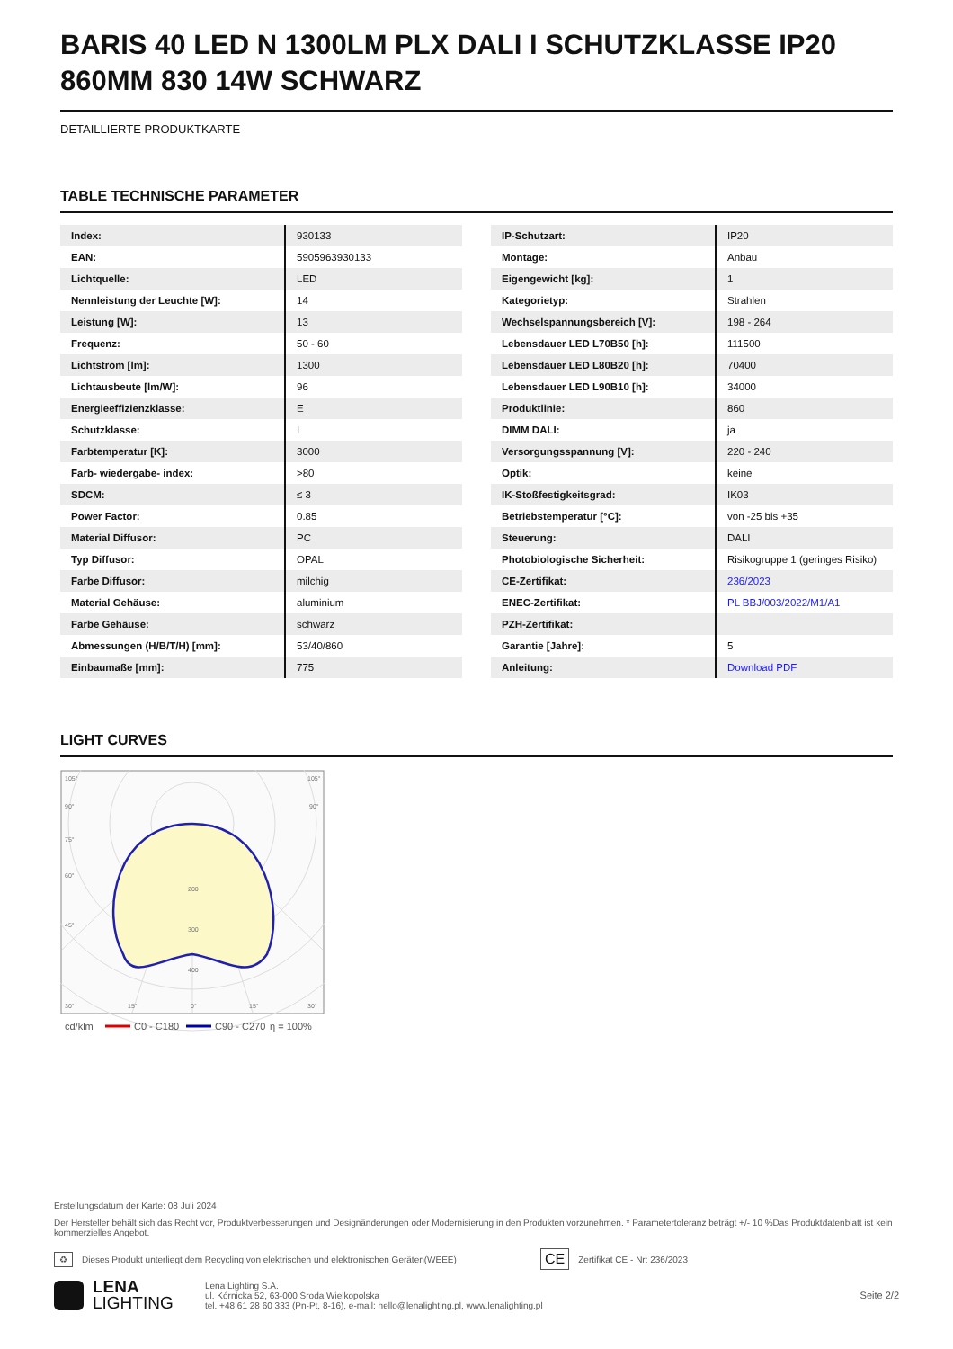BARIS 40 LED N 1300LM PLX DALI I SCHUTZKLASSE IP20 860MM 830 14W SCHWARZ
DETAILLIERTE PRODUKTKARTE
TABLE TECHNISCHE PARAMETER
| Index: | 930133 |
| EAN: | 5905963930133 |
| Lichtquelle: | LED |
| Nennleistung der Leuchte [W]: | 14 |
| Leistung [W]: | 13 |
| Frequenz: | 50 - 60 |
| Lichtstrom [lm]: | 1300 |
| Lichtausbeute [lm/W]: | 96 |
| Energieeffizienzklasse: | E |
| Schutzklasse: | I |
| Farbtemperatur [K]: | 3000 |
| Farb- wiedergabe- index: | >80 |
| SDCM: | ≤ 3 |
| Power Factor: | 0.85 |
| Material Diffusor: | PC |
| Typ Diffusor: | OPAL |
| Farbe Diffusor: | milchig |
| Material Gehäuse: | aluminium |
| Farbe Gehäuse: | schwarz |
| Abmessungen (H/B/T/H) [mm]: | 53/40/860 |
| Einbaumaße [mm]: | 775 |
| IP-Schutzart: | IP20 |
| Montage: | Anbau |
| Eigengewicht [kg]: | 1 |
| Kategorietyp: | Strahlen |
| Wechselspannungsbereich [V]: | 198 - 264 |
| Lebensdauer LED L70B50 [h]: | 111500 |
| Lebensdauer LED L80B20 [h]: | 70400 |
| Lebensdauer LED L90B10 [h]: | 34000 |
| Produktlinie: | 860 |
| DIMM DALI: | ja |
| Versorgungsspannung [V]: | 220 - 240 |
| Optik: | keine |
| IK-Stoßfestigkeitsgrad: | IK03 |
| Betriebstemperatur [°C]: | von -25 bis +35 |
| Steuerung: | DALI |
| Photobiologische Sicherheit: | Risikogruppe 1 (geringes Risiko) |
| CE-Zertifikat: | 236/2023 |
| ENEC-Zertifikat: | PL BBJ/003/2022/M1/A1 |
| PZH-Zertifikat: | |
| Garantie [Jahre]: | 5 |
| Anleitung: | Download PDF |
LIGHT CURVES
105°
105°
90°
90°
75°
60°
45°
200
300
400
30°
15°
0°
15°
30°
cd/klm
C0 - C180
C90 - C270
η = 100%
Erstellungsdatum der Karte: 08 Juli 2024
Der Hersteller behält sich das Recht vor, Produktverbesserungen und Designänderungen oder Modernisierung in den Produkten vorzunehmen. * Parametertoleranz beträgt +/- 10 %Das Produktdatenblatt ist kein kommerzielles Angebot.
♻ Dieses Produkt unterliegt dem Recycling von elektrischen und elektronischen Geräten(WEEE) CE Zertifikat CE - Nr: 236/2023
LENA
LIGHTING
Lena Lighting S.A.
ul. Kórnicka 52, 63-000 Środa Wielkopolska
tel. +48 61 28 60 333 (Pn-Pt, 8-16), e-mail: hello@lenalighting.pl, www.lenalighting.pl
Seite 2/2